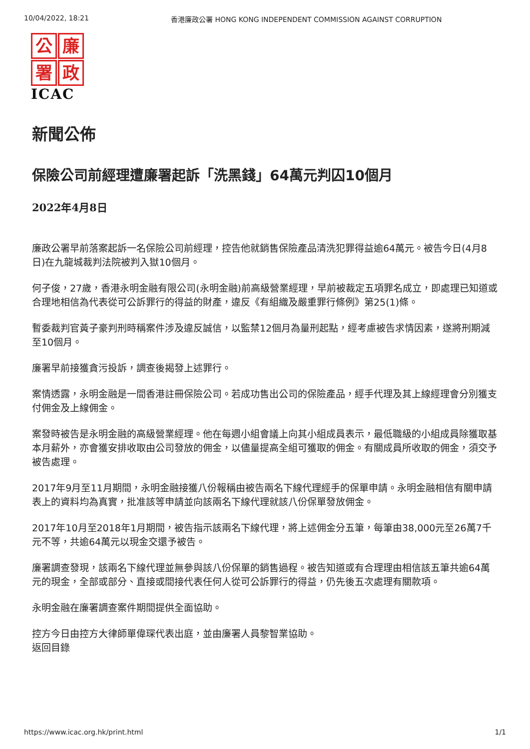10/04/2022, 18:21 香港廉政公署 HONG KONG INDEPENDENT COMMISSION AGAINST CORRUPTION
公
廉
署
政
ICAC
新聞公佈
保險公司前經理遭廉署起訴「洗黑錢」64萬元判囚10個月
2022年4月8日
廉政公署早前落案起訴一名保險公司前經理，控告他就銷售保險產品清洗犯罪得益逾64萬元。被告今日(4月8日)在九龍城裁判法院被判入獄10個月。
何子俊，27歲，香港永明金融有限公司(永明金融)前高級營業經理，早前被裁定五項罪名成立，即處理已知道或合理地相信為代表從可公訴罪行的得益的財產，違反《有組織及嚴重罪行條例》第25(1)條。
暫委裁判官黃子豪判刑時稱案件涉及違反誠信，以監禁12個月為量刑起點，經考慮被告求情因素，遂將刑期減至10個月。
廉署早前接獲貪污投訴，調查後揭發上述罪行。
案情透露，永明金融是一間香港註冊保險公司。若成功售出公司的保險產品，經手代理及其上線經理會分別獲支付佣金及上線佣金。
案發時被告是永明金融的高級營業經理。他在每週小組會議上向其小組成員表示，最低職級的小組成員除獲取基本月薪外，亦會獲安排收取由公司發放的佣金，以儘量提高全組可獲取的佣金。有關成員所收取的佣金，須交予被告處理。
2017年9月至11月期間，永明金融接獲八份報稱由被告兩名下線代理經手的保單申請。永明金融相信有關申請表上的資料均為真實，批准該等申請並向該兩名下線代理就該八份保單發放佣金。
2017年10月至2018年1月期間，被告指示該兩名下線代理，將上述佣金分五筆，每筆由38,000元至26萬7千元不等，共逾64萬元以現金交還予被告。
廉署調查發現，該兩名下線代理並無參與該八份保單的銷售過程。被告知道或有合理理由相信該五筆共逾64萬元的現金，全部或部分、直接或間接代表任何人從可公訴罪行的得益，仍先後五次處理有關款項。
永明金融在廉署調查案件期間提供全面協助。
控方今日由控方大律師單偉琛代表出庭，並由廉署人員黎智業協助。
返回目錄
https://www.icac.org.hk/print.html 1/1